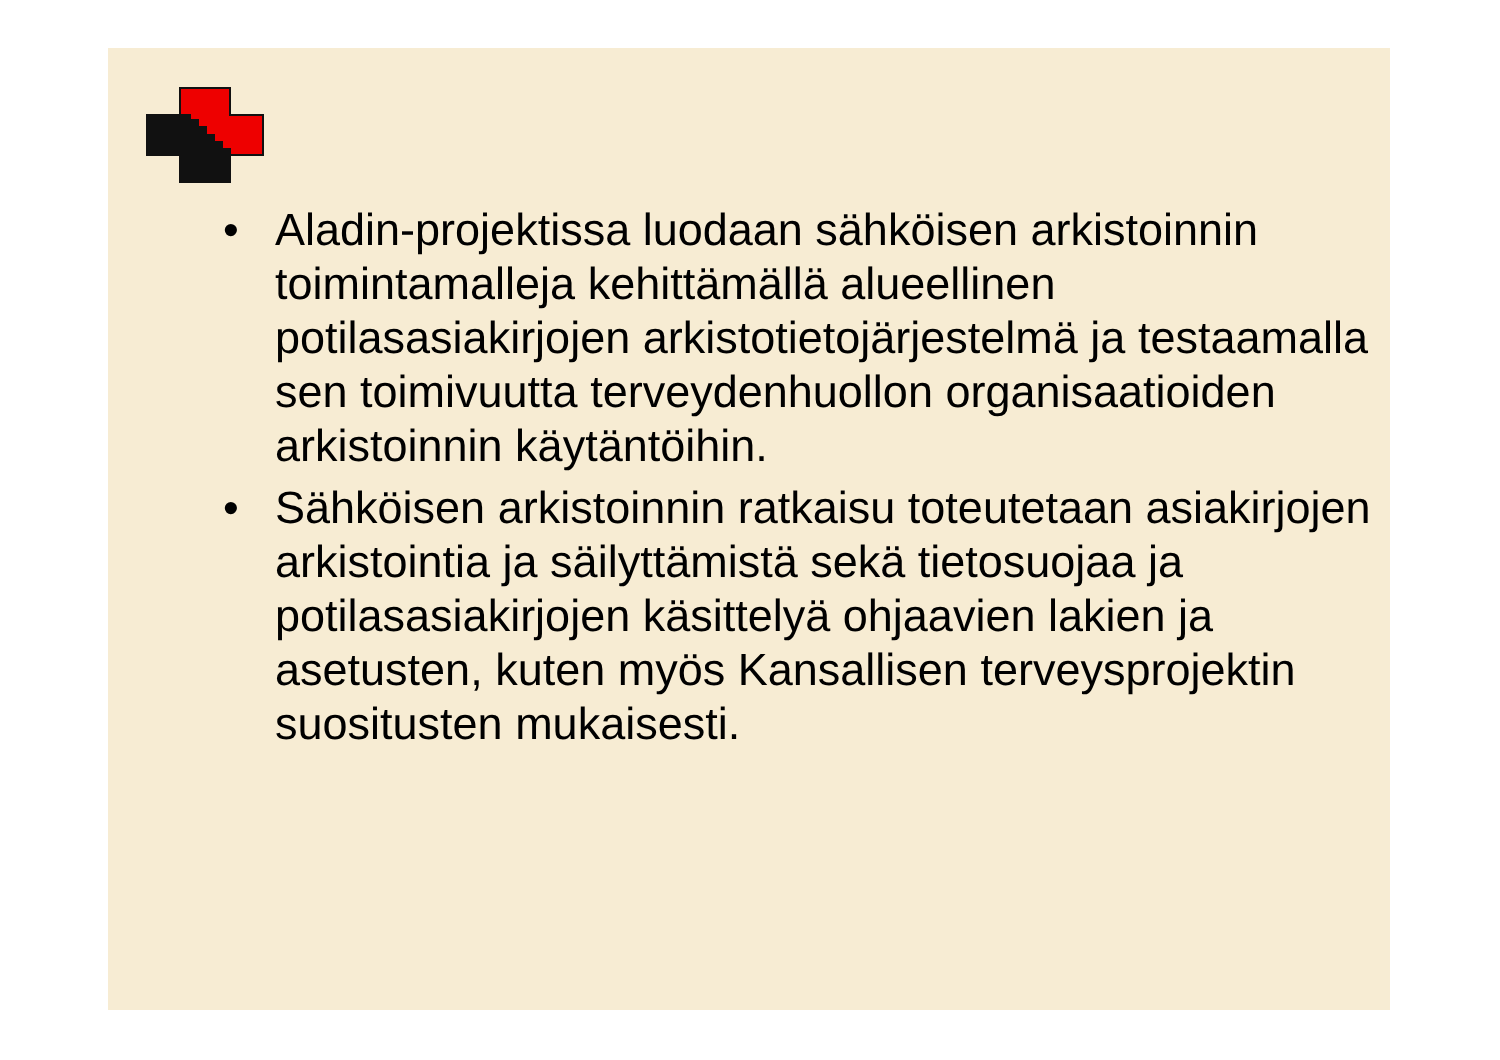• Aladin-projektissa luodaan sähköisen arkistoinnin toimintamalleja kehittämällä alueellinen potilasasiakirjojen arkistotietojärjestelmä ja testaamalla sen toimivuutta terveydenhuollon organisaatioiden arkistoinnin käytäntöihin.
• Sähköisen arkistoinnin ratkaisu toteutetaan asiakirjojen arkistointia ja säilyttämistä sekä tietosuojaa ja potilasasiakirjojen käsittelyä ohjaavien lakien ja asetusten, kuten myös Kansallisen terveysprojektin suositusten mukaisesti.